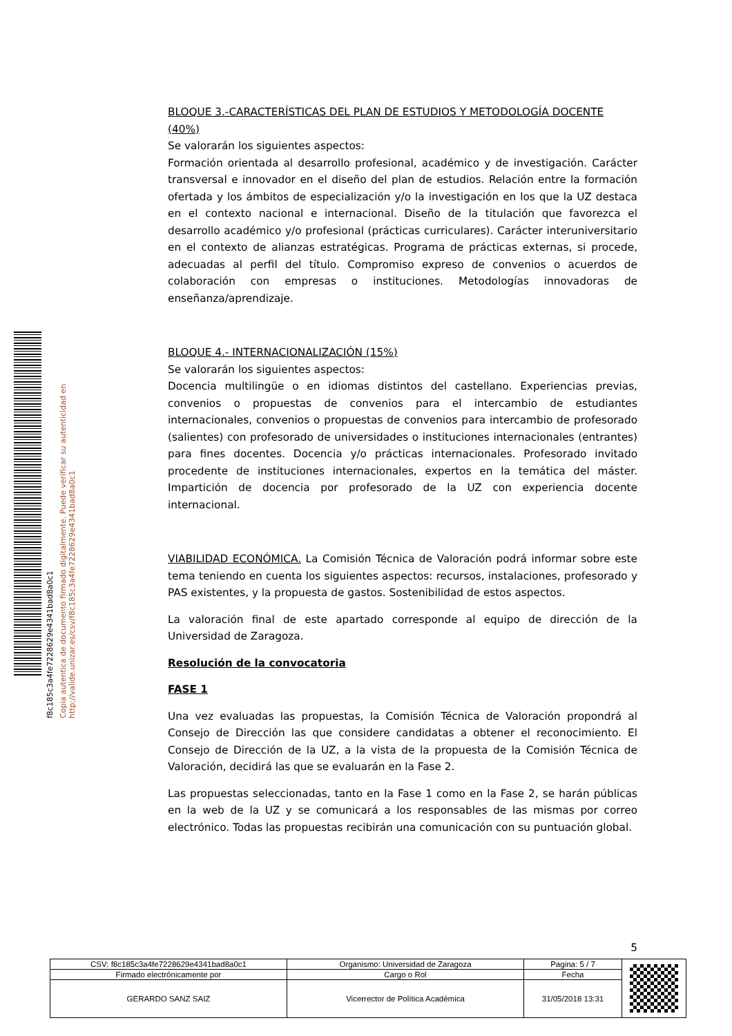f8c185c3a4fe7228629e4341bad8a0c1
Copia autentica de documento firmado digitalmente. Puede verificar su autenticidad en http://valide.unizar.es/csv/f8c185c3a4fe7228629e4341bad8a0c1
BLOQUE 3.-CARACTERÍSTICAS DEL PLAN DE ESTUDIOS Y METODOLOGÍA DOCENTE (40%)
Se valorarán los siguientes aspectos:
Formación orientada al desarrollo profesional, académico y de investigación. Carácter transversal e innovador en el diseño del plan de estudios. Relación entre la formación ofertada y los ámbitos de especialización y/o la investigación en los que la UZ destaca en el contexto nacional e internacional. Diseño de la titulación que favorezca el desarrollo académico y/o profesional (prácticas curriculares). Carácter interuniversitario en el contexto de alianzas estratégicas. Programa de prácticas externas, si procede, adecuadas al perfil del título. Compromiso expreso de convenios o acuerdos de colaboración con empresas o instituciones. Metodologías innovadoras de enseñanza/aprendizaje.
BLOQUE 4.- INTERNACIONALIZACIÓN (15%)
Se valorarán los siguientes aspectos:
Docencia multilingüe o en idiomas distintos del castellano. Experiencias previas, convenios o propuestas de convenios para el intercambio de estudiantes internacionales, convenios o propuestas de convenios para intercambio de profesorado (salientes) con profesorado de universidades o instituciones internacionales (entrantes) para fines docentes. Docencia y/o prácticas internacionales. Profesorado invitado procedente de instituciones internacionales, expertos en la temática del máster. Impartición de docencia por profesorado de la UZ con experiencia docente internacional.
VIABILIDAD ECONÓMICA. La Comisión Técnica de Valoración podrá informar sobre este tema teniendo en cuenta los siguientes aspectos: recursos, instalaciones, profesorado y PAS existentes, y la propuesta de gastos. Sostenibilidad de estos aspectos.
La valoración final de este apartado corresponde al equipo de dirección de la Universidad de Zaragoza.
Resolución de la convocatoria
FASE 1
Una vez evaluadas las propuestas, la Comisión Técnica de Valoración propondrá al Consejo de Dirección las que considere candidatas a obtener el reconocimiento. El Consejo de Dirección de la UZ, a la vista de la propuesta de la Comisión Técnica de Valoración, decidirá las que se evaluarán en la Fase 2.
Las propuestas seleccionadas, tanto en la Fase 1 como en la Fase 2, se harán públicas en la web de la UZ y se comunicará a los responsables de las mismas por correo electrónico. Todas las propuestas recibirán una comunicación con su puntuación global.
5
| CSV: f8c185c3a4fe7228629e4341bad8a0c1 | Organismo: Universidad de Zaragoza | Pagina: 5 / 7 | |
| Firmado electrónicamente por | Cargo o Rol | Fecha | |
| GERARDO SANZ SAIZ | Vicerrector de Política Académica | 31/05/2018 13:31 | |